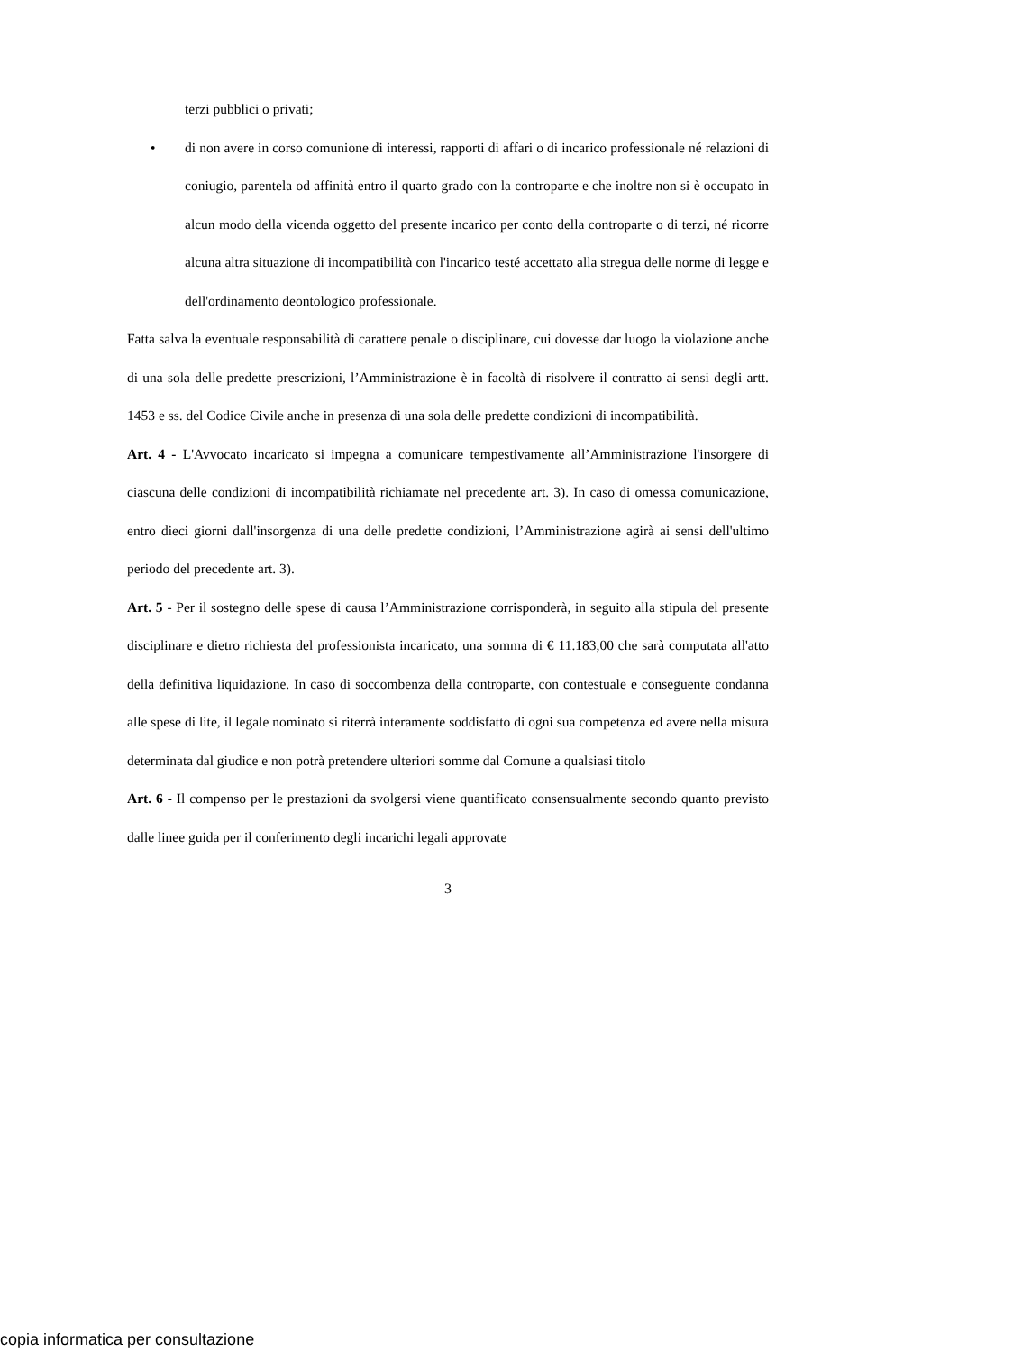terzi pubblici o privati;
• di non avere in corso comunione di interessi, rapporti di affari o di incarico professionale né relazioni di coniugio, parentela od affinità entro il quarto grado con la controparte e che inoltre non si è occupato in alcun modo della vicenda oggetto del presente incarico per conto della controparte o di terzi, né ricorre alcuna altra situazione di incompatibilità con l'incarico testé accettato alla stregua delle norme di legge e dell'ordinamento deontologico professionale.
Fatta salva la eventuale responsabilità di carattere penale o disciplinare, cui dovesse dar luogo la violazione anche di una sola delle predette prescrizioni, l’Amministrazione è in facoltà di risolvere il contratto ai sensi degli artt. 1453 e ss. del Codice Civile anche in presenza di una sola delle predette condizioni di incompatibilità.
Art. 4 - L'Avvocato incaricato si impegna a comunicare tempestivamente all’Amministrazione l'insorgere di ciascuna delle condizioni di incompatibilità richiamate nel precedente art. 3). In caso di omessa comunicazione, entro dieci giorni dall'insorgenza di una delle predette condizioni, l’Amministrazione agirà ai sensi dell'ultimo periodo del precedente art. 3).
Art. 5 - Per il sostegno delle spese di causa l’Amministrazione corrisponderà, in seguito alla stipula del presente disciplinare e dietro richiesta del professionista incaricato, una somma di € 11.183,00 che sarà computata all'atto della definitiva liquidazione. In caso di soccombenza della controparte, con contestuale e conseguente condanna alle spese di lite, il legale nominato si riterrà interamente soddisfatto di ogni sua competenza ed avere nella misura determinata dal giudice e non potrà pretendere ulteriori somme dal Comune a qualsiasi titolo
Art. 6 - Il compenso per le prestazioni da svolgersi viene quantificato consensualmente secondo quanto previsto dalle linee guida per il conferimento degli incarichi legali approvate
3
copia informatica per consultazione